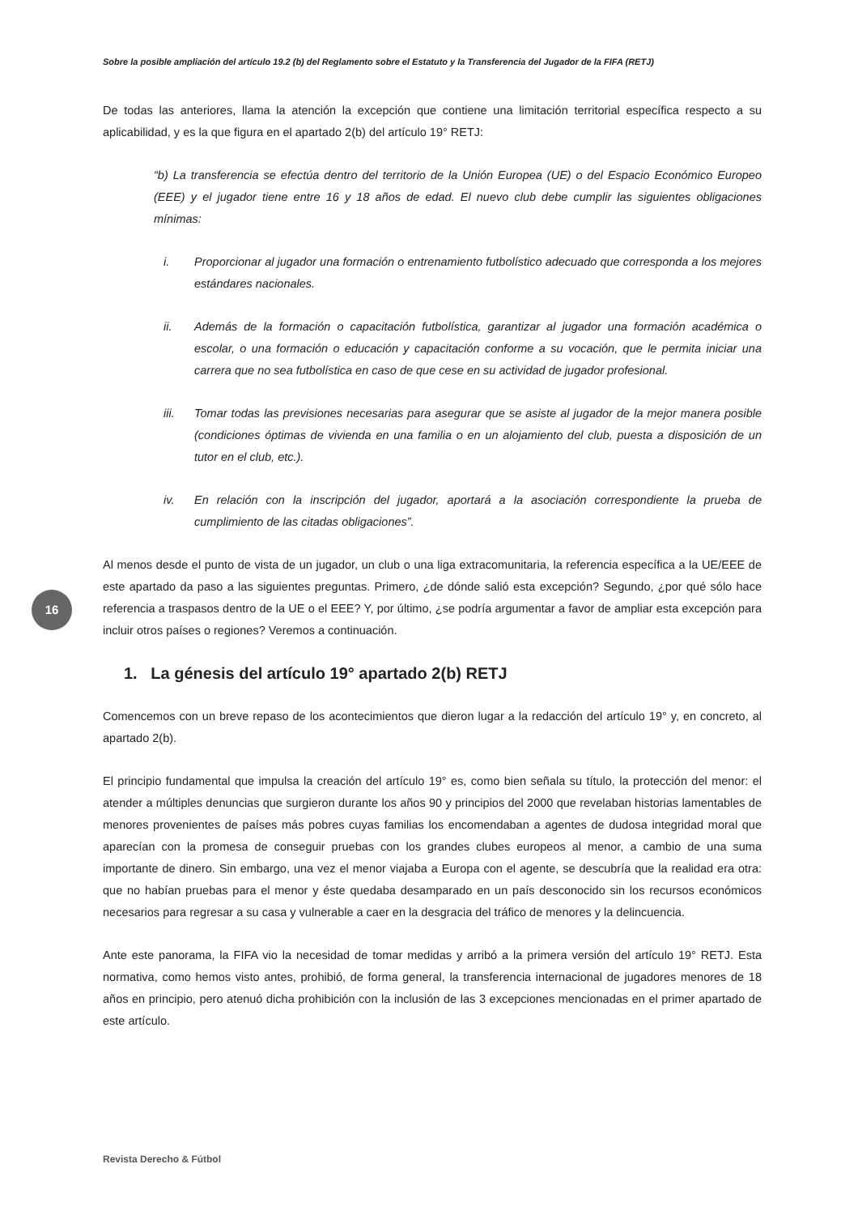Sobre la posible ampliación del artículo 19.2 (b) del Reglamento sobre el Estatuto y la Transferencia del Jugador de la FIFA (RETJ)
16
De todas las anteriores, llama la atención la excepción que contiene una limitación territorial específica respecto a su aplicabilidad, y es la que figura en el apartado 2(b) del artículo 19° RETJ:
“b) La transferencia se efectúa dentro del territorio de la Unión Europea (UE) o del Espacio Económico Europeo (EEE) y el jugador tiene entre 16 y 18 años de edad. El nuevo club debe cumplir las siguientes obligaciones mínimas:
i. Proporcionar al jugador una formación o entrenamiento futbolístico adecuado que corresponda a los mejores estándares nacionales.
ii. Además de la formación o capacitación futbolística, garantizar al jugador una formación académica o escolar, o una formación o educación y capacitación conforme a su vocación, que le permita iniciar una carrera que no sea futbolística en caso de que cese en su actividad de jugador profesional.
iii. Tomar todas las previsiones necesarias para asegurar que se asiste al jugador de la mejor manera posible (condiciones óptimas de vivienda en una familia o en un alojamiento del club, puesta a disposición de un tutor en el club, etc.).
iv. En relación con la inscripción del jugador, aportará a la asociación correspondiente la prueba de cumplimiento de las citadas obligaciones”.
Al menos desde el punto de vista de un jugador, un club o una liga extracomunitaria, la referencia específica a la UE/EEE de este apartado da paso a las siguientes preguntas. Primero, ¿de dónde salió esta excepción? Segundo, ¿por qué sólo hace referencia a traspasos dentro de la UE o el EEE? Y, por último, ¿se podría argumentar a favor de ampliar esta excepción para incluir otros países o regiones? Veremos a continuación.
1. La génesis del artículo 19° apartado 2(b) RETJ
Comencemos con un breve repaso de los acontecimientos que dieron lugar a la redacción del artículo 19° y, en concreto, al apartado 2(b).
El principio fundamental que impulsa la creación del artículo 19° es, como bien señala su título, la protección del menor: el atender a múltiples denuncias que surgieron durante los años 90 y principios del 2000 que revelaban historias lamentables de menores provenientes de países más pobres cuyas familias los encomendaban a agentes de dudosa integridad moral que aparecían con la promesa de conseguir pruebas con los grandes clubes europeos al menor, a cambio de una suma importante de dinero. Sin embargo, una vez el menor viajaba a Europa con el agente, se descubría que la realidad era otra: que no habían pruebas para el menor y éste quedaba desamparado en un país desconocido sin los recursos económicos necesarios para regresar a su casa y vulnerable a caer en la desgracia del tráfico de menores y la delincuencia.
Ante este panorama, la FIFA vio la necesidad de tomar medidas y arribó a la primera versión del artículo 19° RETJ. Esta normativa, como hemos visto antes, prohibió, de forma general, la transferencia internacional de jugadores menores de 18 años en principio, pero atenuó dicha prohibición con la inclusión de las 3 excepciones mencionadas en el primer apartado de este artículo.
Revista Derecho & Fútbol